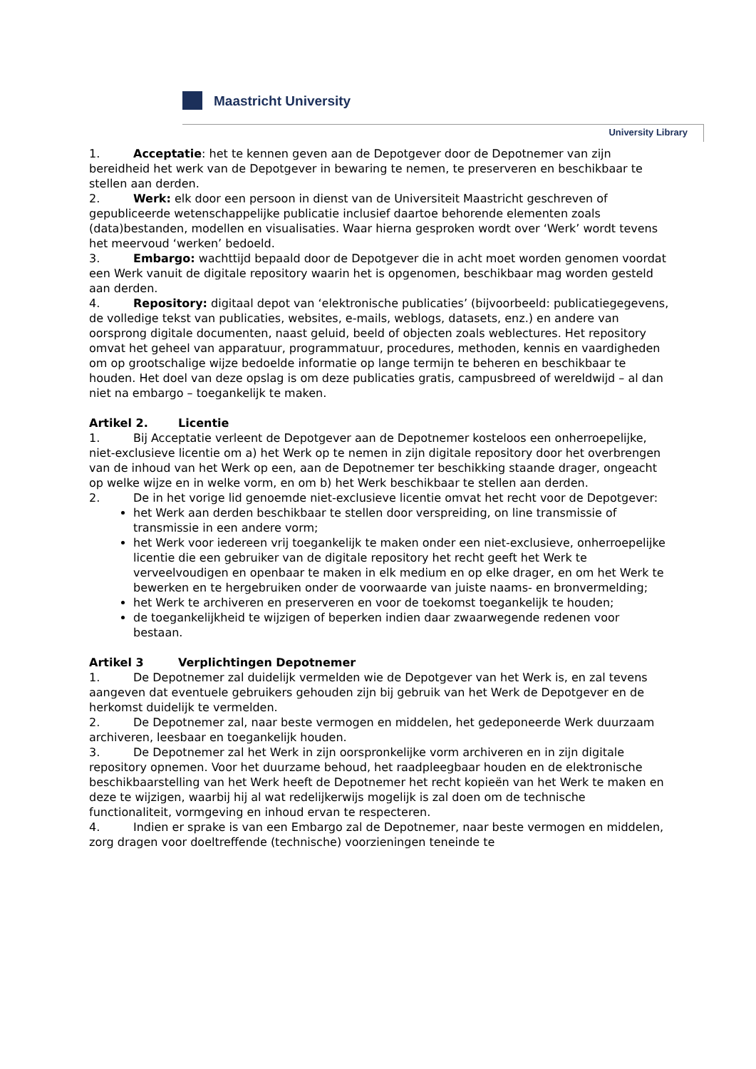Maastricht University
University Library
1. Acceptatie: het te kennen geven aan de Depotgever door de Depotnemer van zijn bereidheid het werk van de Depotgever in bewaring te nemen, te preserveren en beschikbaar te stellen aan derden.
2. Werk: elk door een persoon in dienst van de Universiteit Maastricht geschreven of gepubliceerde wetenschappelijke publicatie inclusief daartoe behorende elementen zoals (data)bestanden, modellen en visualisaties. Waar hierna gesproken wordt over ‘Werk’ wordt tevens het meervoud ‘werken’ bedoeld.
3. Embargo: wachttijd bepaald door de Depotgever die in acht moet worden genomen voordat een Werk vanuit de digitale repository waarin het is opgenomen, beschikbaar mag worden gesteld aan derden.
4. Repository: digitaal depot van ‘elektronische publicaties’ (bijvoorbeeld: publicatiegegevens, de volledige tekst van publicaties, websites, e-mails, weblogs, datasets, enz.) en andere van oorsprong digitale documenten, naast geluid, beeld of objecten zoals weblectures. Het repository omvat het geheel van apparatuur, programmatuur, procedures, methoden, kennis en vaardigheden om op grootschalige wijze bedoelde informatie op lange termijn te beheren en beschikbaar te houden. Het doel van deze opslag is om deze publicaties gratis, campusbreed of wereldwijd – al dan niet na embargo – toegankelijk te maken.
Artikel 2. Licentie
1. Bij Acceptatie verleent de Depotgever aan de Depotnemer kosteloos een onherroepelijke, niet-exclusieve licentie om a) het Werk op te nemen in zijn digitale repository door het overbrengen van de inhoud van het Werk op een, aan de Depotnemer ter beschikking staande drager, ongeacht op welke wijze en in welke vorm, en om b) het Werk beschikbaar te stellen aan derden.
2. De in het vorige lid genoemde niet-exclusieve licentie omvat het recht voor de Depotgever:
het Werk aan derden beschikbaar te stellen door verspreiding, on line transmissie of transmissie in een andere vorm;
het Werk voor iedereen vrij toegankelijk te maken onder een niet-exclusieve, onherroepelijke licentie die een gebruiker van de digitale repository het recht geeft het Werk te verveelvoudigen en openbaar te maken in elk medium en op elke drager, en om het Werk te bewerken en te hergebruiken onder de voorwaarde van juiste naams- en bronvermelding;
het Werk te archiveren en preserveren en voor de toekomst toegankelijk te houden;
de toegankelijkheid te wijzigen of beperken indien daar zwaarwegende redenen voor bestaan.
Artikel 3 Verplichtingen Depotnemer
1. De Depotnemer zal duidelijk vermelden wie de Depotgever van het Werk is, en zal tevens aangeven dat eventuele gebruikers gehouden zijn bij gebruik van het Werk de Depotgever en de herkomst duidelijk te vermelden.
2. De Depotnemer zal, naar beste vermogen en middelen, het gedeponeerde Werk duurzaam archiveren, leesbaar en toegankelijk houden.
3. De Depotnemer zal het Werk in zijn oorspronkelijke vorm archiveren en in zijn digitale repository opnemen. Voor het duurzame behoud, het raadpleegbaar houden en de elektronische beschikbaarstelling van het Werk heeft de Depotnemer het recht kopieën van het Werk te maken en deze te wijzigen, waarbij hij al wat redelijkerwijs mogelijk is zal doen om de technische functionaliteit, vormgeving en inhoud ervan te respecteren.
4. Indien er sprake is van een Embargo zal de Depotnemer, naar beste vermogen en middelen, zorg dragen voor doeltreffende (technische) voorzieningen teneinde te